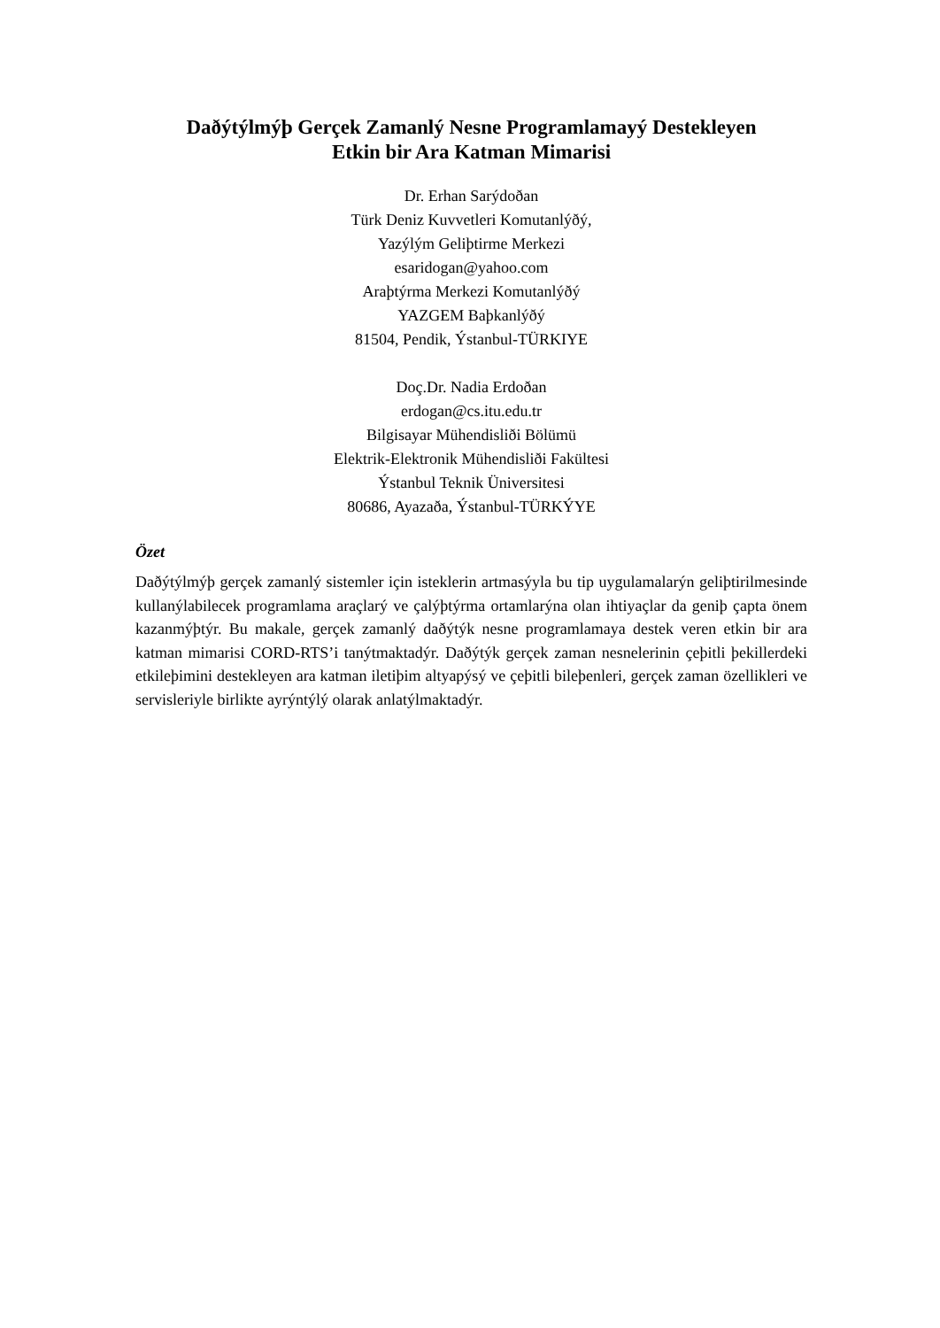Daðýtýlmýþ Gerçek Zamanlý Nesne Programlamayý Destekleyen
Etkin bir Ara Katman Mimarisi
Dr. Erhan Sarýdoðan
Türk Deniz Kuvvetleri Komutanlýðý,
Yazýlým Geliþtirme Merkezi
esaridogan@yahoo.com
Araþtýrma Merkezi Komutanlýðý
YAZGEM Baþkanlýðý
81504, Pendik, Ýstanbul-TÜRKIYE
Doç.Dr. Nadia Erdoðan
erdogan@cs.itu.edu.tr
Bilgisayar Mühendisliði Bölümü
Elektrik-Elektronik Mühendisliði Fakültesi
Ýstanbul Teknik Üniversitesi
80686, Ayazaða, Ýstanbul-TÜRKÝYE
Özet
Daðýtýlmýþ gerçek zamanlý sistemler için isteklerin artmasýyla bu tip uygulamalarýn geliþtirilmesinde kullanýlabilecek programlama araçlarý ve çalýþtýrma ortamlarýna olan ihtiyaçlar da geniþ çapta önem kazanmýþtýr. Bu makale, gerçek zamanlý daðýtýk nesne programlamaya destek veren etkin bir ara katman mimarisi CORD-RTS’i tanýtmaktadýr. Daðýtýk gerçek zaman nesnelerinin çeþitli þekillerdeki etkileþimini destekleyen ara katman iletiþim altyapýsý ve çeþitli bileþenleri, gerçek zaman özellikleri ve servisleriyle birlikte ayrýntýlý olarak anlatýlmaktadýr.